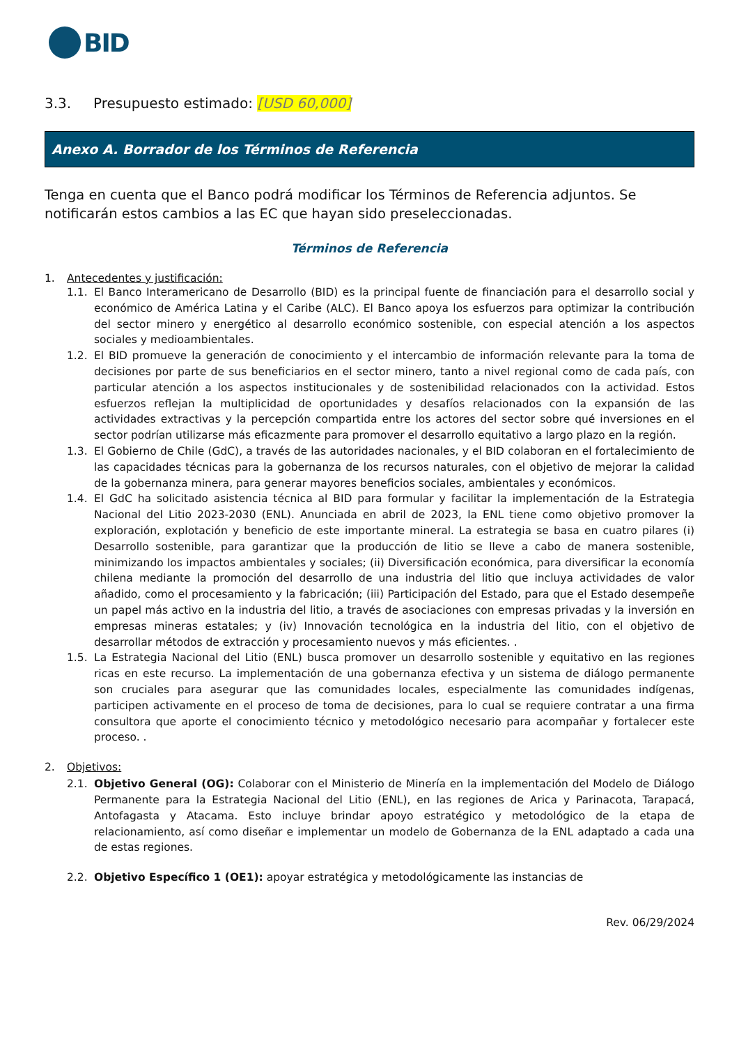BID
3.3. Presupuesto estimado: [USD 60,000]
Anexo A. Borrador de los Términos de Referencia
Tenga en cuenta que el Banco podrá modificar los Términos de Referencia adjuntos. Se notificarán estos cambios a las EC que hayan sido preseleccionadas.
Términos de Referencia
1. Antecedentes y justificación:
1.1. El Banco Interamericano de Desarrollo (BID) es la principal fuente de financiación para el desarrollo social y económico de América Latina y el Caribe (ALC). El Banco apoya los esfuerzos para optimizar la contribución del sector minero y energético al desarrollo económico sostenible, con especial atención a los aspectos sociales y medioambientales.
1.2. El BID promueve la generación de conocimiento y el intercambio de información relevante para la toma de decisiones por parte de sus beneficiarios en el sector minero, tanto a nivel regional como de cada país, con particular atención a los aspectos institucionales y de sostenibilidad relacionados con la actividad. Estos esfuerzos reflejan la multiplicidad de oportunidades y desafíos relacionados con la expansión de las actividades extractivas y la percepción compartida entre los actores del sector sobre qué inversiones en el sector podrían utilizarse más eficazmente para promover el desarrollo equitativo a largo plazo en la región.
1.3. El Gobierno de Chile (GdC), a través de las autoridades nacionales, y el BID colaboran en el fortalecimiento de las capacidades técnicas para la gobernanza de los recursos naturales, con el objetivo de mejorar la calidad de la gobernanza minera, para generar mayores beneficios sociales, ambientales y económicos.
1.4. El GdC ha solicitado asistencia técnica al BID para formular y facilitar la implementación de la Estrategia Nacional del Litio 2023-2030 (ENL). Anunciada en abril de 2023, la ENL tiene como objetivo promover la exploración, explotación y beneficio de este importante mineral. La estrategia se basa en cuatro pilares (i) Desarrollo sostenible, para garantizar que la producción de litio se lleve a cabo de manera sostenible, minimizando los impactos ambientales y sociales; (ii) Diversificación económica, para diversificar la economía chilena mediante la promoción del desarrollo de una industria del litio que incluya actividades de valor añadido, como el procesamiento y la fabricación; (iii) Participación del Estado, para que el Estado desempeñe un papel más activo en la industria del litio, a través de asociaciones con empresas privadas y la inversión en empresas mineras estatales; y (iv) Innovación tecnológica en la industria del litio, con el objetivo de desarrollar métodos de extracción y procesamiento nuevos y más eficientes. .
1.5. La Estrategia Nacional del Litio (ENL) busca promover un desarrollo sostenible y equitativo en las regiones ricas en este recurso. La implementación de una gobernanza efectiva y un sistema de diálogo permanente son cruciales para asegurar que las comunidades locales, especialmente las comunidades indígenas, participen activamente en el proceso de toma de decisiones, para lo cual se requiere contratar a una firma consultora que aporte el conocimiento técnico y metodológico necesario para acompañar y fortalecer este proceso. .
2. Objetivos:
2.1. Objetivo General (OG): Colaborar con el Ministerio de Minería en la implementación del Modelo de Diálogo Permanente para la Estrategia Nacional del Litio (ENL), en las regiones de Arica y Parinacota, Tarapacá, Antofagasta y Atacama. Esto incluye brindar apoyo estratégico y metodológico de la etapa de relacionamiento, así como diseñar e implementar un modelo de Gobernanza de la ENL adaptado a cada una de estas regiones.
2.2. Objetivo Específico 1 (OE1): apoyar estratégica y metodológicamente las instancias de
Rev. 06/29/2024